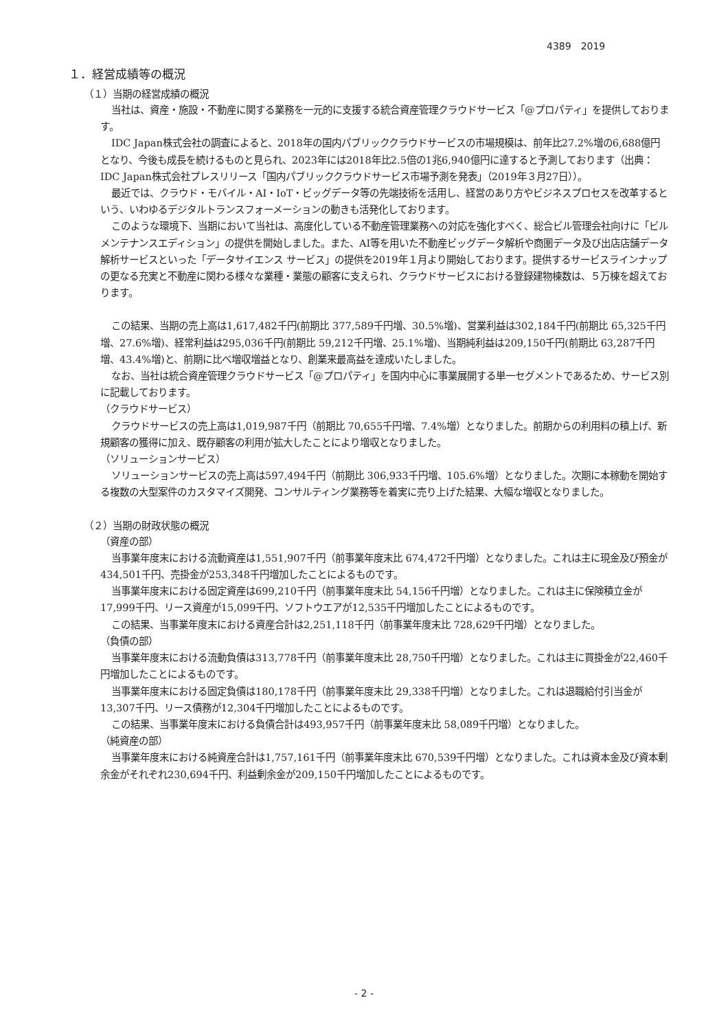4389　2019
１．経営成績等の概況
（１）当期の経営成績の概況
当社は、資産・施設・不動産に関する業務を一元的に支援する統合資産管理クラウドサービス「@プロパティ」を提供しております。
IDC Japan株式会社の調査によると、2018年の国内パブリッククラウドサービスの市場規模は、前年比27.2%増の6,688億円となり、今後も成長を続けるものと見られ、2023年には2018年比2.5倍の1兆6,940億円に達すると予測しております（出典：IDC Japan株式会社プレスリリース「国内パブリッククラウドサービス市場予測を発表」（2019年３月27日））。
最近では、クラウド・モバイル・AI・IoT・ビッグデータ等の先端技術を活用し、経営のあり方やビジネスプロセスを改革するという、いわゆるデジタルトランスフォーメーションの動きも活発化しております。
このような環境下、当期において当社は、高度化している不動産管理業務への対応を強化すべく、総合ビル管理会社向けに「ビルメンテナンスエディション」の提供を開始しました。また、AI等を用いた不動産ビッグデータ解析や商圏データ及び出店店舗データ解析サービスといった「データサイエンス サービス」の提供を2019年１月より開始しております。提供するサービスラインナップの更なる充実と不動産に関わる様々な業種・業態の顧客に支えられ、クラウドサービスにおける登録建物棟数は、５万棟を超えております。
この結果、当期の売上高は1,617,482千円(前期比 377,589千円増、30.5%増)、営業利益は302,184千円(前期比 65,325千円増、27.6%増)、経常利益は295,036千円(前期比 59,212千円増、25.1%増)、当期純利益は209,150千円(前期比 63,287千円増、43.4%増)と、前期に比べ増収増益となり、創業来最高益を達成いたしました。
なお、当社は統合資産管理クラウドサービス「@プロパティ」を国内中心に事業展開する単一セグメントであるため、サービス別に記載しております。
（クラウドサービス）
クラウドサービスの売上高は1,019,987千円（前期比 70,655千円増、7.4%増）となりました。前期からの利用料の積上げ、新規顧客の獲得に加え、既存顧客の利用が拡大したことにより増収となりました。
（ソリューションサービス）
ソリューションサービスの売上高は597,494千円（前期比 306,933千円増、105.6%増）となりました。次期に本稼動を開始する複数の大型案件のカスタマイズ開発、コンサルティング業務等を着実に売り上げた結果、大幅な増収となりました。
（２）当期の財政状態の概況
（資産の部）
当事業年度末における流動資産は1,551,907千円（前事業年度末比 674,472千円増）となりました。これは主に現金及び預金が434,501千円、売掛金が253,348千円増加したことによるものです。
当事業年度末における固定資産は699,210千円（前事業年度末比 54,156千円増）となりました。これは主に保険積立金が17,999千円、リース資産が15,099千円、ソフトウエアが12,535千円増加したことによるものです。
この結果、当事業年度末における資産合計は2,251,118千円（前事業年度末比 728,629千円増）となりました。
（負債の部）
当事業年度末における流動負債は313,778千円（前事業年度末比 28,750千円増）となりました。これは主に買掛金が22,460千円増加したことによるものです。
当事業年度末における固定負債は180,178千円（前事業年度末比 29,338千円増）となりました。これは退職給付引当金が13,307千円、リース債務が12,304千円増加したことによるものです。
この結果、当事業年度末における負債合計は493,957千円（前事業年度末比 58,089千円増）となりました。
（純資産の部）
当事業年度末における純資産合計は1,757,161千円（前事業年度末比 670,539千円増）となりました。これは資本金及び資本剰余金がそれぞれ230,694千円、利益剰余金が209,150千円増加したことによるものです。
- 2 -